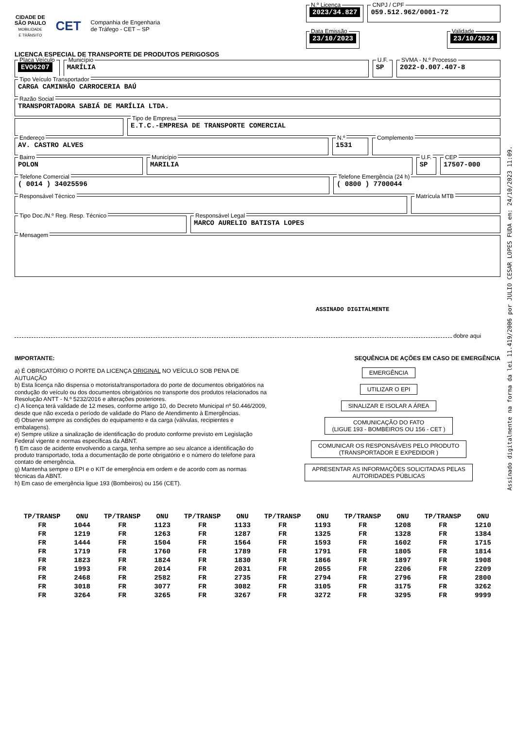CIDADE DE
SÃO PAULO
MOBILIDADE
E TRÂNSITO
CET
Companhia de Engenharia
de Tráfego - CET – SP
N.º Licença
2023/34.827
CNPJ / CPF
059.512.962/0001-72
Data Emissão
23/10/2023
Validade
23/10/2024
LICENÇA ESPECIAL DE TRANSPORTE DE PRODUTOS PERIGOSOS
Placa Veículo
EVO6207
Município
MARÍLIA
U.F.
SP
SVMA - N.º Processo
2022-0.007.407-8
Tipo Veículo Transportador
CARGA CAMINHÃO CARROCERIA BAÚ
Razão Social
TRANSPORTADORA SABIÁ DE MARÍLIA LTDA.
Tipo de Empresa
E.T.C.-EMPRESA DE TRANSPORTE COMERCIAL
Endereço
AV. CASTRO ALVES
N.º
1531
Complemento
Bairro
POLON
Município
MARILIA
U.F.
SP
CEP
17507-000
Telefone Comercial
( 0014 ) 34025596
Telefone Emergência (24 h)
( 0800 ) 7700044
Responsável Técnico Matrícula MTB
Tipo Doc./N.º Reg. Resp. Técnico Responsável Legal
MARCO AURELIO BATISTA LOPES
Mensagem
ASSINADO DIGITALMENTE
dobre aqui
IMPORTANTE:
a) É OBRIGATÓRIO O PORTE DA LICENÇA ORIGINAL NO VEÍCULO SOB PENA DE AUTUAÇÃO
b) Esta licença não dispensa o motorista/transportadora do porte de documentos obrigatórios na condução do veículo ou dos documentos obrigatórios no transporte dos produtos relacionados na Resolução ANTT - N.º 5232/2016 e alterações posteriores.
c) A licença terá validade de 12 meses, conforme artigo 10, do Decreto Municipal nº 50.446/2009, desde que não exceda o período de validade do Plano de Atendimento à Emergências.
d) Observe sempre as condições do equipamento e da carga (válvulas, recipientes e embalagens).
e) Sempre utilize a sinalização de identificação do produto conforme previsto em Legislação Federal vigente e normas específicas da ABNT.
f) Em caso de acidente envolvendo a carga, tenha sempre ao seu alcance a identificação do produto transportado, toda a documentação de porte obrigatório e o número do telefone para contato de emergência.
g) Mantenha sempre o EPI e o KIT de emergência em ordem e de acordo com as normas técnicas da ABNT.
h) Em caso de emergência ligue 193 (Bombeiros) ou 156 (CET).
SEQUÊNCIA DE AÇÕES EM CASO DE EMERGÊNCIA
EMERGÊNCIA
UTILIZAR O EPI
SINALIZAR E ISOLAR A ÁREA
COMUNICAÇÃO DO FATO
(LIGUE 193 - BOMBEIROS OU 156 - CET )
COMUNICAR OS RESPONSÁVEIS PELO PRODUTO
(TRANSPORTADOR E EXPEDIDOR )
APRESENTAR AS INFORMAÇÕES SOLICITADAS PELAS
AUTORIDADES PÚBLICAS
| TP/TRANSP | ONU | TP/TRANSP | ONU | TP/TRANSP | ONU | TP/TRANSP | ONU | TP/TRANSP | ONU | TP/TRANSP | ONU |
| --- | --- | --- | --- | --- | --- | --- | --- | --- | --- | --- | --- |
| FR | 1044 | FR | 1123 | FR | 1133 | FR | 1193 | FR | 1208 | FR | 1210 |
| FR | 1219 | FR | 1263 | FR | 1287 | FR | 1325 | FR | 1328 | FR | 1384 |
| FR | 1444 | FR | 1504 | FR | 1564 | FR | 1593 | FR | 1602 | FR | 1715 |
| FR | 1719 | FR | 1760 | FR | 1789 | FR | 1791 | FR | 1805 | FR | 1814 |
| FR | 1823 | FR | 1824 | FR | 1830 | FR | 1866 | FR | 1897 | FR | 1908 |
| FR | 1993 | FR | 2014 | FR | 2031 | FR | 2055 | FR | 2206 | FR | 2209 |
| FR | 2468 | FR | 2582 | FR | 2735 | FR | 2794 | FR | 2796 | FR | 2800 |
| FR | 3018 | FR | 3077 | FR | 3082 | FR | 3105 | FR | 3175 | FR | 3262 |
| FR | 3264 | FR | 3265 | FR | 3267 | FR | 3272 | FR | 3295 | FR | 9999 |
Assinado digitalmente na forma da lei 11.419/2006 por JULIO CESAR LOPES FUDA em: 24/10/2023 11:09.